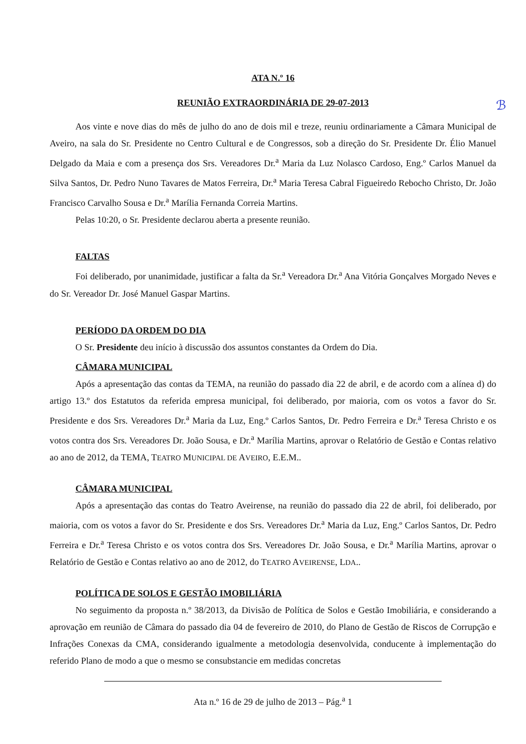ℬ
ATA N.º 16
REUNIÃO EXTRAORDINÁRIA DE 29-07-2013
Aos vinte e nove dias do mês de julho do ano de dois mil e treze, reuniu ordinariamente a Câmara Municipal de Aveiro, na sala do Sr. Presidente no Centro Cultural e de Congressos, sob a direção do Sr. Presidente Dr. Élio Manuel Delgado da Maia e com a presença dos Srs. Vereadores Dr.<sup>a</sup> Maria da Luz Nolasco Cardoso, Eng.º Carlos Manuel da Silva Santos, Dr. Pedro Nuno Tavares de Matos Ferreira, Dr.<sup>a</sup> Maria Teresa Cabral Figueiredo Rebocho Christo, Dr. João Francisco Carvalho Sousa e Dr.<sup>a</sup> Marília Fernanda Correia Martins.
Pelas 10:20, o Sr. Presidente declarou aberta a presente reunião.
FALTAS
Foi deliberado, por unanimidade, justificar a falta da Sr.<sup>a</sup> Vereadora Dr.<sup>a</sup> Ana Vitória Gonçalves Morgado Neves e do Sr. Vereador Dr. José Manuel Gaspar Martins.
PERÍODO DA ORDEM DO DIA
O Sr. Presidente deu início à discussão dos assuntos constantes da Ordem do Dia.
CÂMARA MUNICIPAL
Após a apresentação das contas da TEMA, na reunião do passado dia 22 de abril, e de acordo com a alínea d) do artigo 13.º dos Estatutos da referida empresa municipal, foi deliberado, por maioria, com os votos a favor do Sr. Presidente e dos Srs. Vereadores Dr.<sup>a</sup> Maria da Luz, Eng.º Carlos Santos, Dr. Pedro Ferreira e Dr.<sup>a</sup> Teresa Christo e os votos contra dos Srs. Vereadores Dr. João Sousa, e Dr.<sup>a</sup> Marília Martins, aprovar o Relatório de Gestão e Contas relativo ao ano de 2012, da TEMA, TEATRO MUNICIPAL DE AVEIRO, E.E.M..
CÂMARA MUNICIPAL
Após a apresentação das contas do Teatro Aveirense, na reunião do passado dia 22 de abril, foi deliberado, por maioria, com os votos a favor do Sr. Presidente e dos Srs. Vereadores Dr.<sup>a</sup> Maria da Luz, Eng.º Carlos Santos, Dr. Pedro Ferreira e Dr.<sup>a</sup> Teresa Christo e os votos contra dos Srs. Vereadores Dr. João Sousa, e Dr.<sup>a</sup> Marília Martins, aprovar o Relatório de Gestão e Contas relativo ao ano de 2012, do TEATRO AVEIRENSE, LDA..
POLÍTICA DE SOLOS E GESTÃO IMOBILIÁRIA
No seguimento da proposta n.º 38/2013, da Divisão de Política de Solos e Gestão Imobiliária, e considerando a aprovação em reunião de Câmara do passado dia 04 de fevereiro de 2010, do Plano de Gestão de Riscos de Corrupção e Infrações Conexas da CMA, considerando igualmente a metodologia desenvolvida, conducente à implementação do referido Plano de modo a que o mesmo se consubstancie em medidas concretas
Ata n.º 16 de 29 de julho de 2013 – Pág.<sup>a</sup> 1